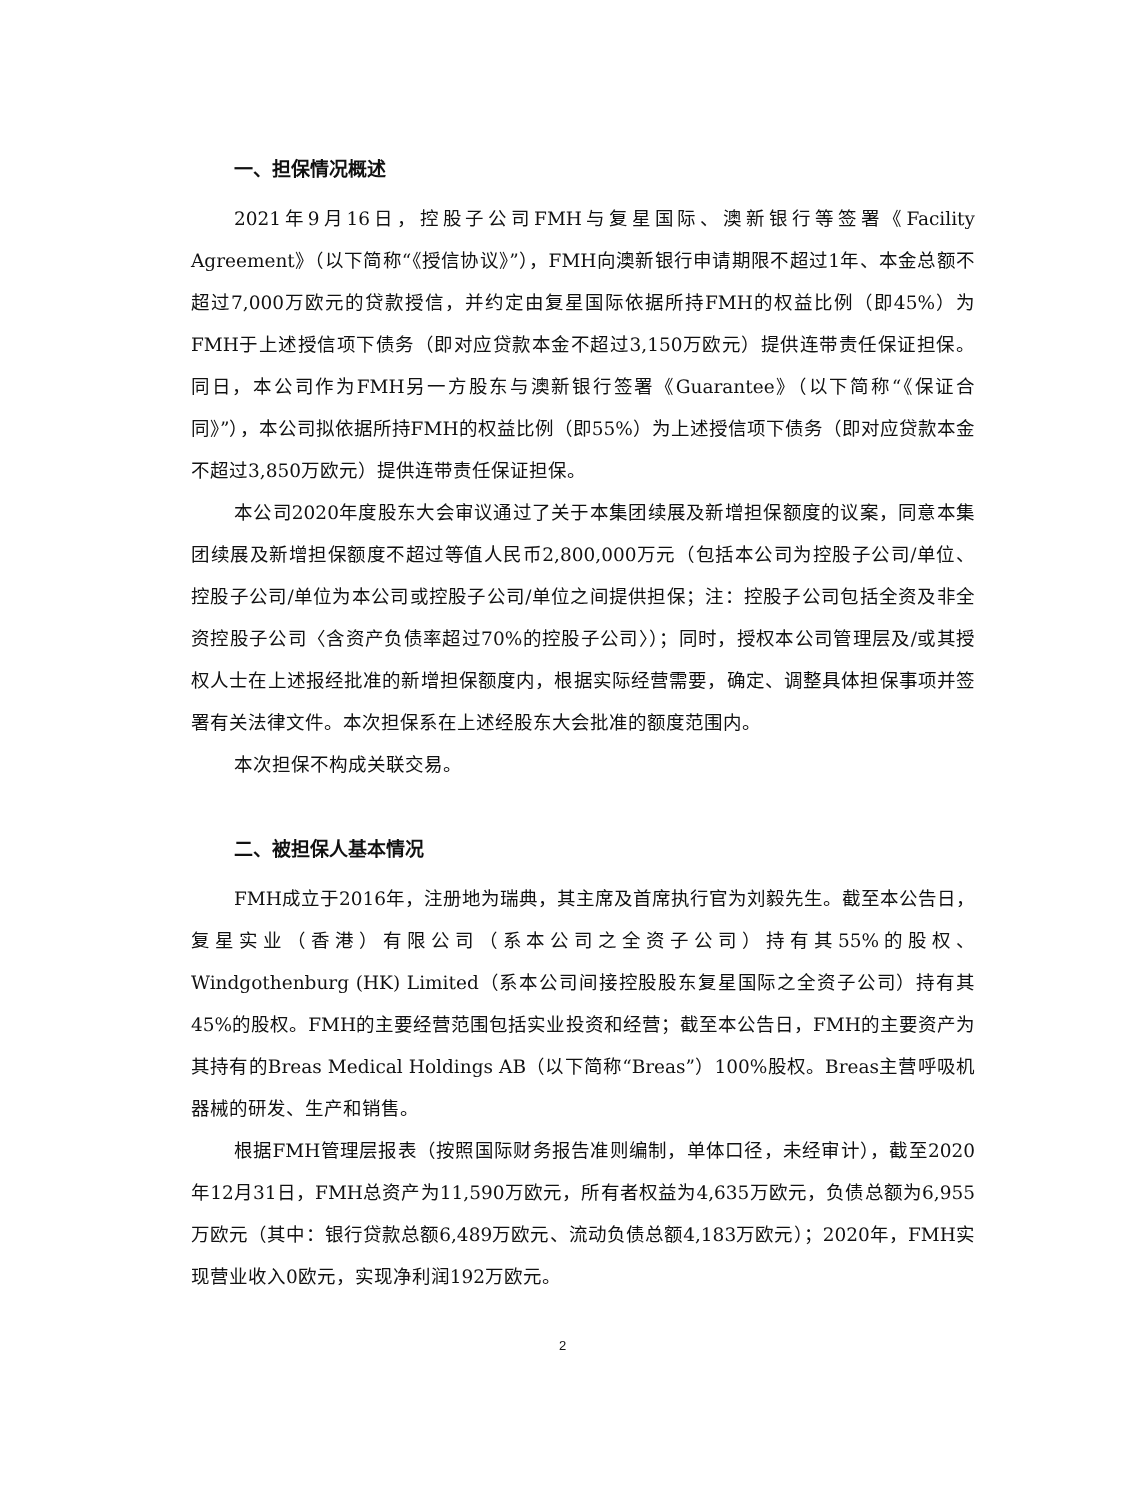一、担保情况概述
2021年9月16日，控股子公司FMH与复星国际、澳新银行等签署《Facility Agreement》（以下简称“《授信协议》”），FMH向澳新银行申请期限不超过1年、本金总额不超过7,000万欧元的贷款授信，并约定由复星国际依据所持FMH的权益比例（即45%）为FMH于上述授信项下债务（即对应贷款本金不超过3,150万欧元）提供连带责任保证担保。同日，本公司作为FMH另一方股东与澳新银行签署《Guarantee》（以下简称“《保证合同》”），本公司拟依据所持FMH的权益比例（即55%）为上述授信项下债务（即对应贷款本金不超过3,850万欧元）提供连带责任保证担保。
本公司2020年度股东大会审议通过了关于本集团续展及新增担保额度的议案，同意本集团续展及新增担保额度不超过等值人民币2,800,000万元（包括本公司为控股子公司/单位、控股子公司/单位为本公司或控股子公司/单位之间提供担保；注：控股子公司包括全资及非全资控股子公司〈含资产负债率超过70%的控股子公司〉）；同时，授权本公司管理层及/或其授权人士在上述报经批准的新增担保额度内，根据实际经营需要，确定、调整具体担保事项并签署有关法律文件。本次担保系在上述经股东大会批准的额度范围内。
本次担保不构成关联交易。
二、被担保人基本情况
FMH成立于2016年，注册地为瑞典，其主席及首席执行官为刘毅先生。截至本公告日，复星实业（香港）有限公司（系本公司之全资子公司）持有其55%的股权、Windgothenburg (HK) Limited（系本公司间接控股股东复星国际之全资子公司）持有其45%的股权。FMH的主要经营范围包括实业投资和经营；截至本公告日，FMH的主要资产为其持有的Breas Medical Holdings AB（以下简称“Breas”）100%股权。Breas主营呼吸机器械的研发、生产和销售。
根据FMH管理层报表（按照国际财务报告准则编制，单体口径，未经审计），截至2020年12月31日，FMH总资产为11,590万欧元，所有者权益为4,635万欧元，负债总额为6,955万欧元（其中：银行贷款总额6,489万欧元、流动负债总额4,183万欧元）；2020年，FMH实现营业收入0欧元，实现净利润192万欧元。
2